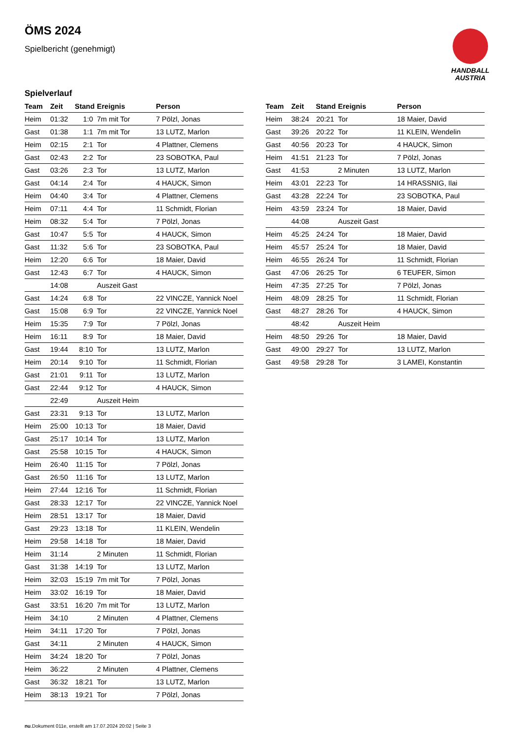ÖMS 2024
Spielbericht (genehmigt)
HANDBALL
AUSTRIA
Spielverlauf
| Team | Zeit | Stand | Ereignis | Person |
| --- | --- | --- | --- | --- |
| Heim | 01:32 | 1:0 | 7m mit Tor | 7 Pölzl, Jonas |
| Gast | 01:38 | 1:1 | 7m mit Tor | 13 LUTZ, Marlon |
| Heim | 02:15 | 2:1 | Tor | 4 Plattner, Clemens |
| Gast | 02:43 | 2:2 | Tor | 23 SOBOTKA, Paul |
| Gast | 03:26 | 2:3 | Tor | 13 LUTZ, Marlon |
| Gast | 04:14 | 2:4 | Tor | 4 HAUCK, Simon |
| Heim | 04:40 | 3:4 | Tor | 4 Plattner, Clemens |
| Heim | 07:11 | 4:4 | Tor | 11 Schmidt, Florian |
| Heim | 08:32 | 5:4 | Tor | 7 Pölzl, Jonas |
| Gast | 10:47 | 5:5 | Tor | 4 HAUCK, Simon |
| Gast | 11:32 | 5:6 | Tor | 23 SOBOTKA, Paul |
| Heim | 12:20 | 6:6 | Tor | 18 Maier, David |
| Gast | 12:43 | 6:7 | Tor | 4 HAUCK, Simon |
| | 14:08 | | Auszeit Gast | |
| Gast | 14:24 | 6:8 | Tor | 22 VINCZE, Yannick Noel |
| Gast | 15:08 | 6:9 | Tor | 22 VINCZE, Yannick Noel |
| Heim | 15:35 | 7:9 | Tor | 7 Pölzl, Jonas |
| Heim | 16:11 | 8:9 | Tor | 18 Maier, David |
| Gast | 19:44 | 8:10 | Tor | 13 LUTZ, Marlon |
| Heim | 20:14 | 9:10 | Tor | 11 Schmidt, Florian |
| Gast | 21:01 | 9:11 | Tor | 13 LUTZ, Marlon |
| Gast | 22:44 | 9:12 | Tor | 4 HAUCK, Simon |
| | 22:49 | | Auszeit Heim | |
| Gast | 23:31 | 9:13 | Tor | 13 LUTZ, Marlon |
| Heim | 25:00 | 10:13 | Tor | 18 Maier, David |
| Gast | 25:17 | 10:14 | Tor | 13 LUTZ, Marlon |
| Gast | 25:58 | 10:15 | Tor | 4 HAUCK, Simon |
| Heim | 26:40 | 11:15 | Tor | 7 Pölzl, Jonas |
| Gast | 26:50 | 11:16 | Tor | 13 LUTZ, Marlon |
| Heim | 27:44 | 12:16 | Tor | 11 Schmidt, Florian |
| Gast | 28:33 | 12:17 | Tor | 22 VINCZE, Yannick Noel |
| Heim | 28:51 | 13:17 | Tor | 18 Maier, David |
| Gast | 29:23 | 13:18 | Tor | 11 KLEIN, Wendelin |
| Heim | 29:58 | 14:18 | Tor | 18 Maier, David |
| Heim | 31:14 | | 2 Minuten | 11 Schmidt, Florian |
| Gast | 31:38 | 14:19 | Tor | 13 LUTZ, Marlon |
| Heim | 32:03 | 15:19 | 7m mit Tor | 7 Pölzl, Jonas |
| Heim | 33:02 | 16:19 | Tor | 18 Maier, David |
| Gast | 33:51 | 16:20 | 7m mit Tor | 13 LUTZ, Marlon |
| Heim | 34:10 | | 2 Minuten | 4 Plattner, Clemens |
| Heim | 34:11 | 17:20 | Tor | 7 Pölzl, Jonas |
| Gast | 34:11 | | 2 Minuten | 4 HAUCK, Simon |
| Heim | 34:24 | 18:20 | Tor | 7 Pölzl, Jonas |
| Heim | 36:22 | | 2 Minuten | 4 Plattner, Clemens |
| Gast | 36:32 | 18:21 | Tor | 13 LUTZ, Marlon |
| Heim | 38:13 | 19:21 | Tor | 7 Pölzl, Jonas |
| Team | Zeit | Stand | Ereignis | Person |
| --- | --- | --- | --- | --- |
| Heim | 38:24 | 20:21 | Tor | 18 Maier, David |
| Gast | 39:26 | 20:22 | Tor | 11 KLEIN, Wendelin |
| Gast | 40:56 | 20:23 | Tor | 4 HAUCK, Simon |
| Heim | 41:51 | 21:23 | Tor | 7 Pölzl, Jonas |
| Gast | 41:53 | | 2 Minuten | 13 LUTZ, Marlon |
| Heim | 43:01 | 22:23 | Tor | 14 HRASSNIG, Ilai |
| Gast | 43:28 | 22:24 | Tor | 23 SOBOTKA, Paul |
| Heim | 43:59 | 23:24 | Tor | 18 Maier, David |
| | 44:08 | | Auszeit Gast | |
| Heim | 45:25 | 24:24 | Tor | 18 Maier, David |
| Heim | 45:57 | 25:24 | Tor | 18 Maier, David |
| Heim | 46:55 | 26:24 | Tor | 11 Schmidt, Florian |
| Gast | 47:06 | 26:25 | Tor | 6 TEUFER, Simon |
| Heim | 47:35 | 27:25 | Tor | 7 Pölzl, Jonas |
| Heim | 48:09 | 28:25 | Tor | 11 Schmidt, Florian |
| Gast | 48:27 | 28:26 | Tor | 4 HAUCK, Simon |
| | 48:42 | | Auszeit Heim | |
| Heim | 48:50 | 29:26 | Tor | 18 Maier, David |
| Gast | 49:00 | 29:27 | Tor | 13 LUTZ, Marlon |
| Gast | 49:58 | 29:28 | Tor | 3 LAMEI, Konstantin |
nu.Dokument 011e, erstellt am 17.07.2024 20:02 | Seite 3